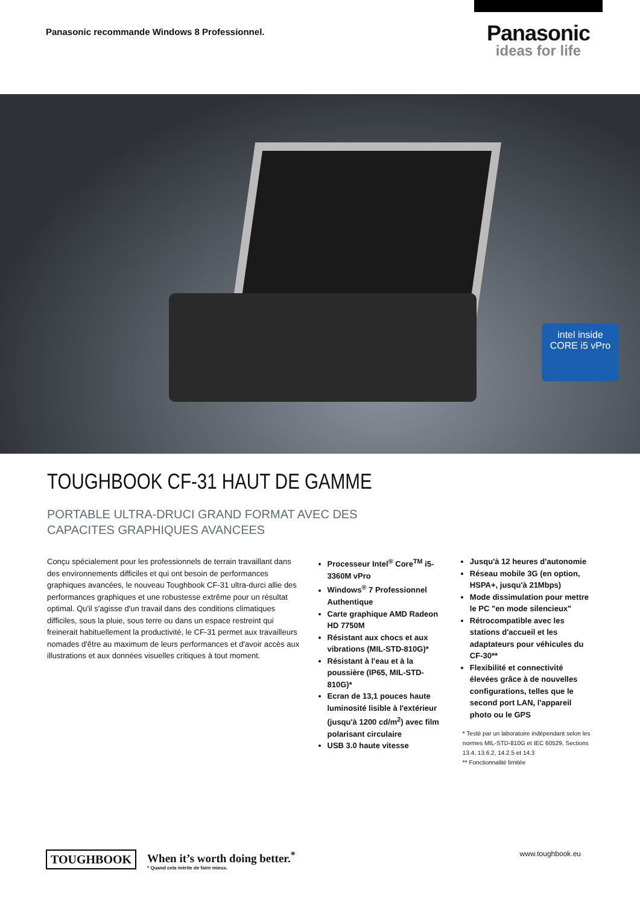Panasonic recommande Windows 8 Professionnel.
Panasonic
ideas for life
intel inside
CORE i5 vPro
TOUGHBOOK CF-31 HAUT DE GAMME
PORTABLE ULTRA-DRUCI GRAND FORMAT AVEC DES
CAPACITES GRAPHIQUES AVANCEES
Conçu spécialement pour les professionnels de terrain travaillant dans des environnements difficiles et qui ont besoin de performances graphiques avancées, le nouveau Toughbook CF-31 ultra-durci allie des performances graphiques et une robustesse extrême pour un résultat optimal. Qu'il s'agisse d'un travail dans des conditions climatiques difficiles, sous la pluie, sous terre ou dans un espace restreint qui freinerait habituellement la productivité, le CF-31 permet aux travailleurs nomades d'être au maximum de leurs performances et d'avoir accès aux illustrations et aux données visuelles critiques à tout moment.
Processeur Intel<sup>®</sup> Core<sup>TM</sup> i5-3360M vPro
Windows<sup>®</sup> 7 Professionnel Authentique
Carte graphique AMD Radeon HD 7750M
Résistant aux chocs et aux vibrations (MIL-STD-810G)*
Résistant à l'eau et à la poussière (IP65, MIL-STD-810G)*
Ecran de 13,1 pouces haute luminosité lisible à l'extérieur (jusqu'à 1200 cd/m<sup>2</sup>) avec film polarisant circulaire
USB 3.0 haute vitesse
Jusqu'à 12 heures d'autonomie
Réseau mobile 3G (en option, HSPA+, jusqu'à 21Mbps)
Mode dissimulation pour mettre le PC "en mode silencieux"
Rétrocompatible avec les stations d'accueil et les adaptateurs pour véhicules du CF-30**
Flexibilité et connectivité élevées grâce à de nouvelles configurations, telles que le second port LAN, l'appareil photo ou le GPS
* Testé par un laboratoire indépendant selon les normes MIL-STD-810G et IEC 60529, Sections 13.4, 13.6.2, 14.2.5 et 14.3
** Fonctionnalité limitée
TOUGHBOOK
When it’s worth doing better.<sup>*</sup>
* Quand cela mérite de faire mieux.
www.toughbook.eu